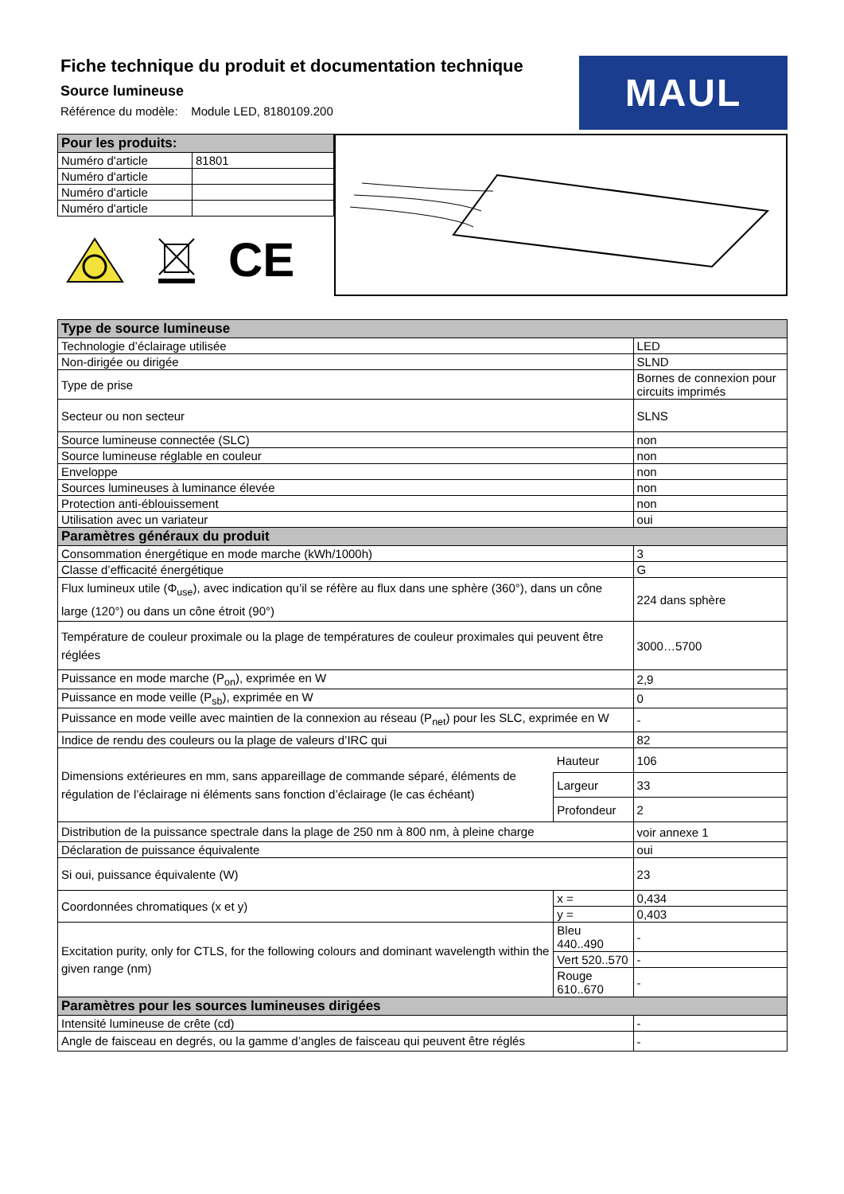Fiche technique du produit et documentation technique
Source lumineuse
Référence du modèle: Module LED, 8180109.200
MAUL
| Pour les produits: | |
| Numéro d'article | 81801 |
| Numéro d'article | |
| Numéro d'article | |
| Numéro d'article | |
CE
| Type de source lumineuse | | |
| Technologie d’éclairage utilisée | | LED |
| Non-dirigée ou dirigée | | SLND |
| Type de prise | | Bornes de connexion pour circuits imprimés |
| Secteur ou non secteur | | SLNS |
| Source lumineuse connectée (SLC) | | non |
| Source lumineuse réglable en couleur | | non |
| Enveloppe | | non |
| Sources lumineuses à luminance élevée | | non |
| Protection anti-éblouissement | | non |
| Utilisation avec un variateur | | oui |
| Paramètres généraux du produit | | |
| Consommation énergétique en mode marche (kWh/1000h) | | 3 |
| Classe d’efficacité énergétique | | G |
| Flux lumineux utile (Φ<sub>use</sub>), avec indication qu’il se réfère au flux dans une sphère (360°), dans un cône large (120°) ou dans un cône étroit (90°) | | 224 dans sphère |
| Température de couleur proximale ou la plage de températures de couleur proximales qui peuvent être réglées | | 3000…5700 |
| Puissance en mode marche (P<sub>on</sub>), exprimée en W | | 2,9 |
| Puissance en mode veille (P<sub>sb</sub>), exprimée en W | | 0 |
| Puissance en mode veille avec maintien de la connexion au réseau (P<sub>net</sub>) pour les SLC, exprimée en W | | - |
| Indice de rendu des couleurs ou la plage de valeurs d’IRC qui | | 82 |
| Dimensions extérieures en mm, sans appareillage de commande séparé, éléments de régulation de l’éclairage ni éléments sans fonction d’éclairage (le cas échéant) | Hauteur | 106 |
| | Largeur | 33 |
| | Profondeur | 2 |
| Distribution de la puissance spectrale dans la plage de 250 nm à 800 nm, à pleine charge | | voir annexe 1 |
| Déclaration de puissance équivalente | | oui |
| Si oui, puissance équivalente (W) | | 23 |
| Coordonnées chromatiques (x et y) | x = | 0,434 |
| | y = | 0,403 |
| Excitation purity, only for CTLS, for the following colours and dominant wavelength within the given range (nm) | Bleu 440..490 | - |
| | Vert 520..570 | - |
| | Rouge 610..670 | - |
| Paramètres pour les sources lumineuses dirigées | | |
| Intensité lumineuse de crête (cd) | | - |
| Angle de faisceau en degrés, ou la gamme d’angles de faisceau qui peuvent être réglés | | - |